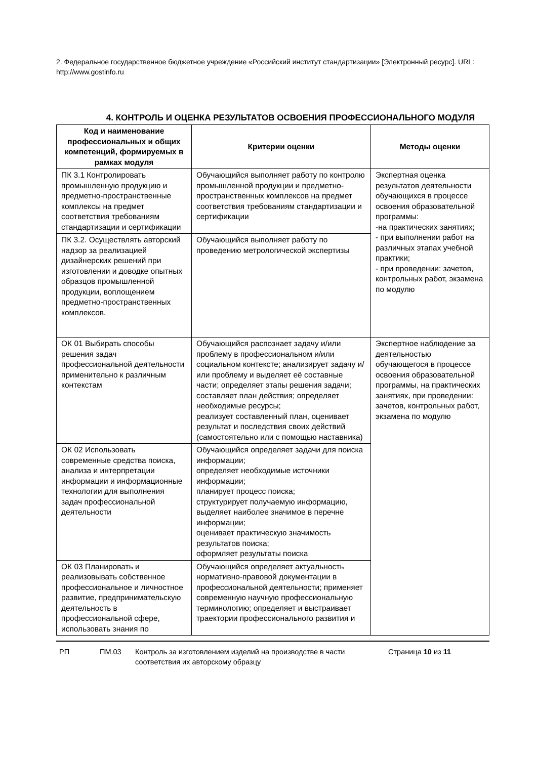2. Федеральное государственное бюджетное учреждение «Российский институт стандартизации» [Электронный ресурс]. URL: http://www.gostinfo.ru
4. КОНТРОЛЬ И ОЦЕНКА РЕЗУЛЬТАТОВ ОСВОЕНИЯ ПРОФЕССИОНАЛЬНОГО МОДУЛЯ
| Код и наименование профессиональных и общих компетенций, формируемых в рамках модуля | Критерии оценки | Методы оценки |
| --- | --- | --- |
| ПК 3.1 Контролировать промышленную продукцию и предметно-пространственные комплексы на предмет соответствия требованиям стандартизации и сертификации | Обучающийся выполняет работу по контролю промышленной продукции и предметно-пространственных комплексов на предмет соответствия требованиям стандартизации и сертификации | Экспертная оценка результатов деятельности обучающихся в процессе освоения образовательной программы: -на практических занятиях; - при выполнении работ на различных этапах учебной практики; - при проведении: зачетов, контрольных работ, экзамена по модулю |
| ПК 3.2. Осуществлять авторский надзор за реализацией дизайнерских решений при изготовлении и доводке опытных образцов промышленной продукции, воплощением предметно-пространственных комплексов. | Обучающийся выполняет работу по проведению метрологической экспертизы | |
| ОК 01 Выбирать способы решения задач профессиональной деятельности применительно к различным контекстам | Обучающийся распознает задачу и/или проблему в профессиональном и/или социальном контексте; анализирует задачу и/или проблему и выделяет её составные части; определяет этапы решения задачи; составляет план действия; определяет необходимые ресурсы; реализует составленный план, оценивает результат и последствия своих действий (самостоятельно или с помощью наставника) | Экспертное наблюдение за деятельностью обучающегося в процессе освоения образовательной программы, на практических занятиях, при проведении: зачетов, контрольных работ, экзамена по модулю |
| ОК 02 Использовать современные средства поиска, анализа и интерпретации информации и информационные технологии для выполнения задач профессиональной деятельности | Обучающийся определяет задачи для поиска информации; определяет необходимые источники информации; планирует процесс поиска; структурирует получаемую информацию, выделяет наиболее значимое в перечне информации; оценивает практическую значимость результатов поиска; оформляет результаты поиска | |
| ОК 03 Планировать и реализовывать собственное профессиональное и личностное развитие, предпринимательскую деятельность в профессиональной сфере, использовать знания по | Обучающийся определяет актуальность нормативно-правовой документации в профессиональной деятельности; применяет современную научную профессиональную терминологию; определяет и выстраивает траектории профессионального развития и | |
РП ПМ.03 Контроль за изготовлением изделий на производстве в части соответствия их авторскому образцу
Страница 10 из 11